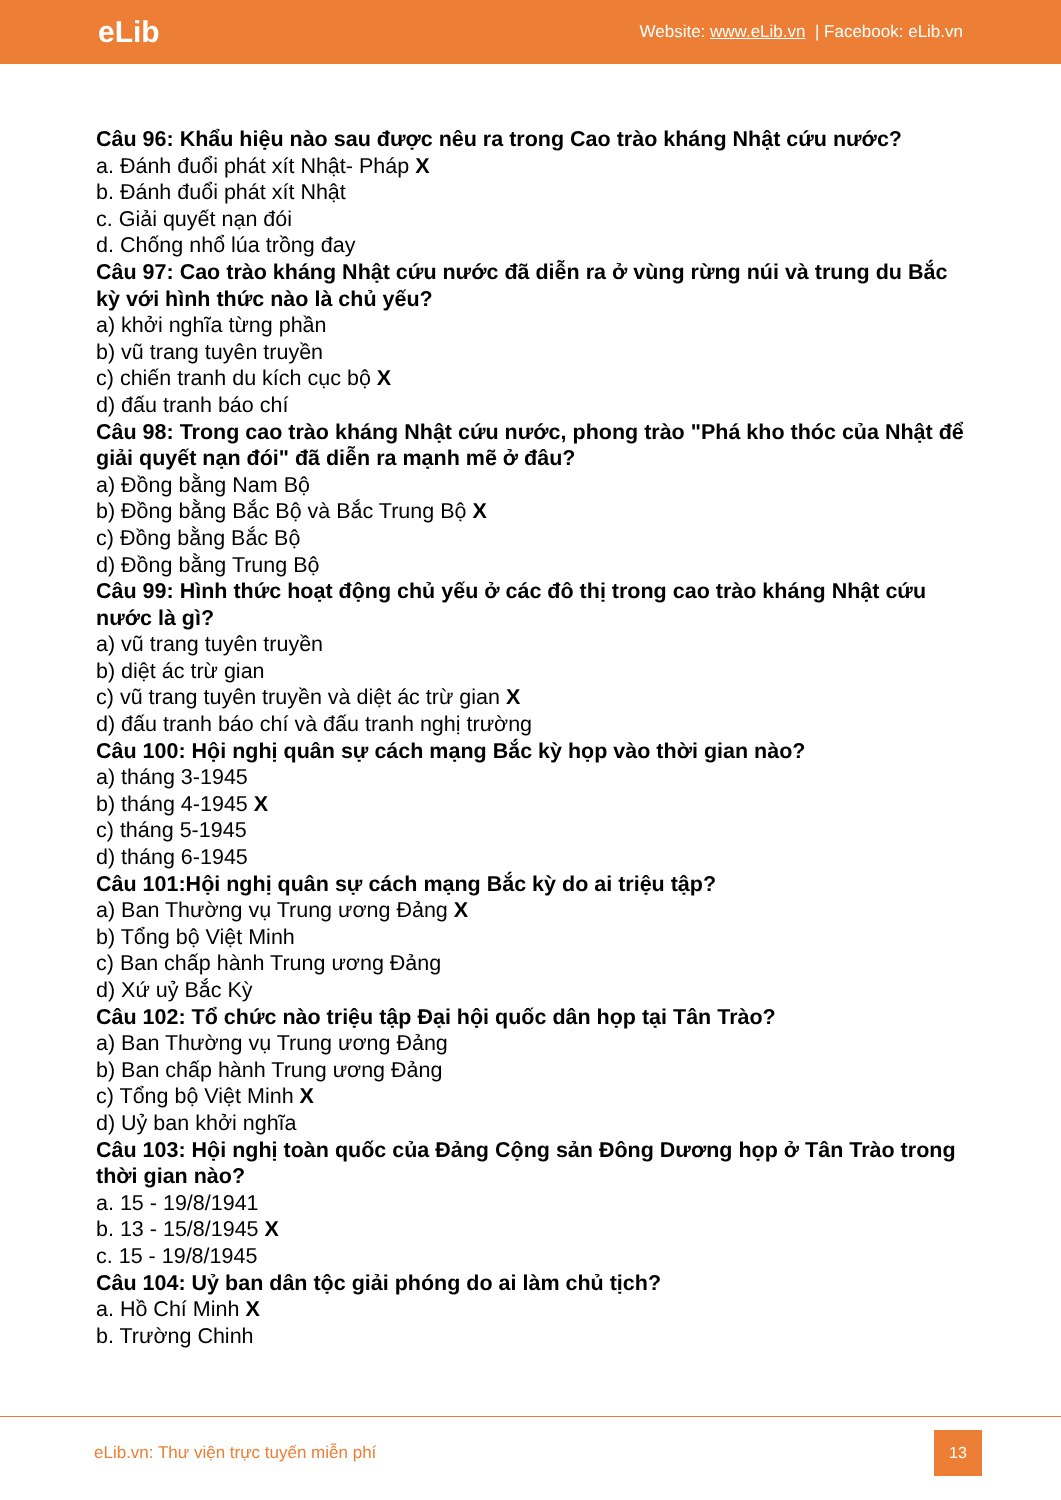eLib
Website: www.eLib.vn | Facebook: eLib.vn
Câu 96: Khẩu hiệu nào sau được nêu ra trong Cao trào kháng Nhật cứu nước?
a. Đánh đuổi phát xít Nhật- Pháp X
b. Đánh đuổi phát xít Nhật
c. Giải quyết nạn đói
d. Chống nhổ lúa trồng đay
Câu 97: Cao trào kháng Nhật cứu nước đã diễn ra ở vùng rừng núi và trung du Bắc kỳ với hình thức nào là chủ yếu?
a) khởi nghĩa từng phần
b) vũ trang tuyên truyền
c) chiến tranh du kích cục bộ X
d) đấu tranh báo chí
Câu 98: Trong cao trào kháng Nhật cứu nước, phong trào "Phá kho thóc của Nhật để giải quyết nạn đói" đã diễn ra mạnh mẽ ở đâu?
a) Đồng bằng Nam Bộ
b) Đồng bằng Bắc Bộ và Bắc Trung Bộ X
c) Đồng bằng Bắc Bộ
d) Đồng bằng Trung Bộ
Câu 99: Hình thức hoạt động chủ yếu ở các đô thị trong cao trào kháng Nhật cứu nước là gì?
a) vũ trang tuyên truyền
b) diệt ác trừ gian
c) vũ trang tuyên truyền và diệt ác trừ gian X
d) đấu tranh báo chí và đấu tranh nghị trường
Câu 100: Hội nghị quân sự cách mạng Bắc kỳ họp vào thời gian nào?
a) tháng 3-1945
b) tháng 4-1945 X
c) tháng 5-1945
d) tháng 6-1945
Câu 101:Hội nghị quân sự cách mạng Bắc kỳ do ai triệu tập?
a) Ban Thường vụ Trung ương Đảng X
b) Tổng bộ Việt Minh
c) Ban chấp hành Trung ương Đảng
d) Xứ uỷ Bắc Kỳ
Câu 102: Tổ chức nào triệu tập Đại hội quốc dân họp tại Tân Trào?
a) Ban Thường vụ Trung ương Đảng
b) Ban chấp hành Trung ương Đảng
c) Tổng bộ Việt Minh X
d) Uỷ ban khởi nghĩa
Câu 103: Hội nghị toàn quốc của Đảng Cộng sản Đông Dương họp ở Tân Trào trong thời gian nào?
a. 15 - 19/8/1941
b. 13 - 15/8/1945 X
c. 15 - 19/8/1945
Câu 104: Uỷ ban dân tộc giải phóng do ai làm chủ tịch?
a. Hồ Chí Minh X
b. Trường Chinh
eLib.vn: Thư viện trực tuyến miễn phí
13